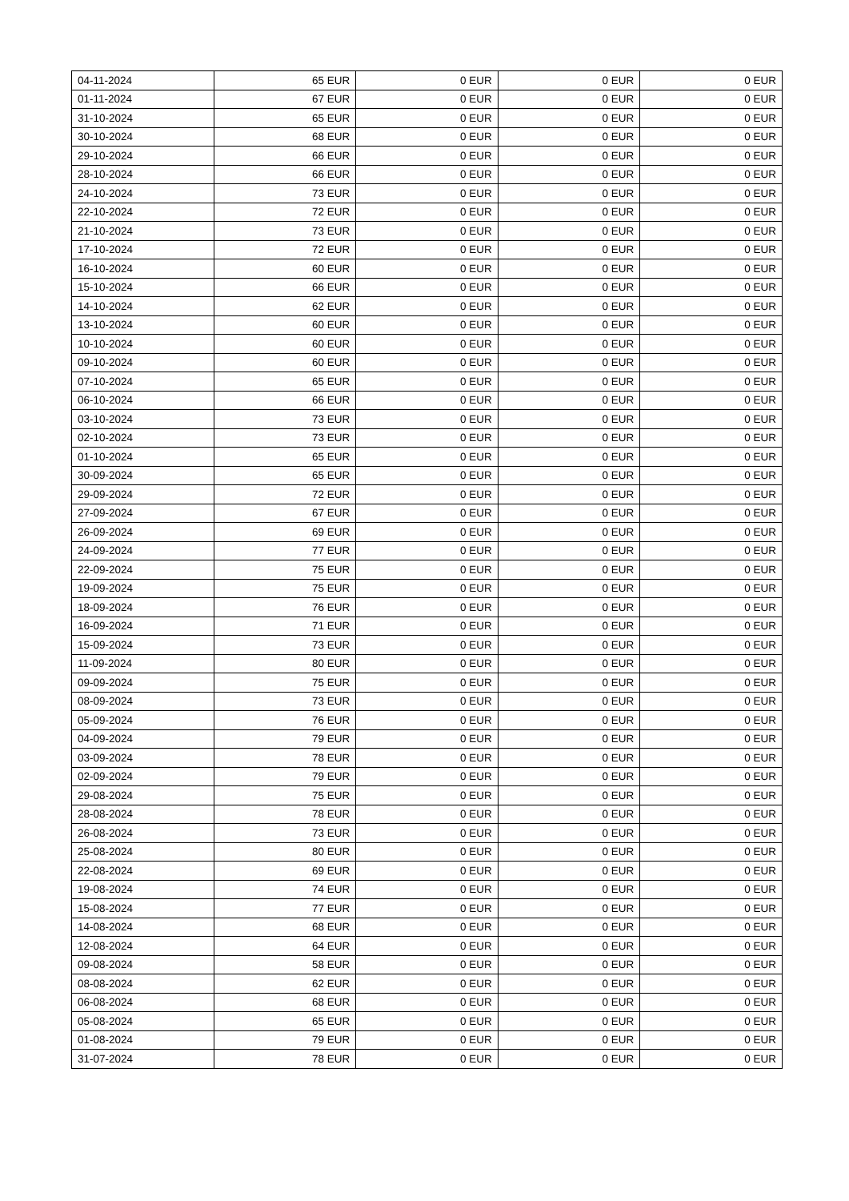| 04-11-2024 | 65 EUR | 0 EUR | 0 EUR | 0 EUR |
| 01-11-2024 | 67 EUR | 0 EUR | 0 EUR | 0 EUR |
| 31-10-2024 | 65 EUR | 0 EUR | 0 EUR | 0 EUR |
| 30-10-2024 | 68 EUR | 0 EUR | 0 EUR | 0 EUR |
| 29-10-2024 | 66 EUR | 0 EUR | 0 EUR | 0 EUR |
| 28-10-2024 | 66 EUR | 0 EUR | 0 EUR | 0 EUR |
| 24-10-2024 | 73 EUR | 0 EUR | 0 EUR | 0 EUR |
| 22-10-2024 | 72 EUR | 0 EUR | 0 EUR | 0 EUR |
| 21-10-2024 | 73 EUR | 0 EUR | 0 EUR | 0 EUR |
| 17-10-2024 | 72 EUR | 0 EUR | 0 EUR | 0 EUR |
| 16-10-2024 | 60 EUR | 0 EUR | 0 EUR | 0 EUR |
| 15-10-2024 | 66 EUR | 0 EUR | 0 EUR | 0 EUR |
| 14-10-2024 | 62 EUR | 0 EUR | 0 EUR | 0 EUR |
| 13-10-2024 | 60 EUR | 0 EUR | 0 EUR | 0 EUR |
| 10-10-2024 | 60 EUR | 0 EUR | 0 EUR | 0 EUR |
| 09-10-2024 | 60 EUR | 0 EUR | 0 EUR | 0 EUR |
| 07-10-2024 | 65 EUR | 0 EUR | 0 EUR | 0 EUR |
| 06-10-2024 | 66 EUR | 0 EUR | 0 EUR | 0 EUR |
| 03-10-2024 | 73 EUR | 0 EUR | 0 EUR | 0 EUR |
| 02-10-2024 | 73 EUR | 0 EUR | 0 EUR | 0 EUR |
| 01-10-2024 | 65 EUR | 0 EUR | 0 EUR | 0 EUR |
| 30-09-2024 | 65 EUR | 0 EUR | 0 EUR | 0 EUR |
| 29-09-2024 | 72 EUR | 0 EUR | 0 EUR | 0 EUR |
| 27-09-2024 | 67 EUR | 0 EUR | 0 EUR | 0 EUR |
| 26-09-2024 | 69 EUR | 0 EUR | 0 EUR | 0 EUR |
| 24-09-2024 | 77 EUR | 0 EUR | 0 EUR | 0 EUR |
| 22-09-2024 | 75 EUR | 0 EUR | 0 EUR | 0 EUR |
| 19-09-2024 | 75 EUR | 0 EUR | 0 EUR | 0 EUR |
| 18-09-2024 | 76 EUR | 0 EUR | 0 EUR | 0 EUR |
| 16-09-2024 | 71 EUR | 0 EUR | 0 EUR | 0 EUR |
| 15-09-2024 | 73 EUR | 0 EUR | 0 EUR | 0 EUR |
| 11-09-2024 | 80 EUR | 0 EUR | 0 EUR | 0 EUR |
| 09-09-2024 | 75 EUR | 0 EUR | 0 EUR | 0 EUR |
| 08-09-2024 | 73 EUR | 0 EUR | 0 EUR | 0 EUR |
| 05-09-2024 | 76 EUR | 0 EUR | 0 EUR | 0 EUR |
| 04-09-2024 | 79 EUR | 0 EUR | 0 EUR | 0 EUR |
| 03-09-2024 | 78 EUR | 0 EUR | 0 EUR | 0 EUR |
| 02-09-2024 | 79 EUR | 0 EUR | 0 EUR | 0 EUR |
| 29-08-2024 | 75 EUR | 0 EUR | 0 EUR | 0 EUR |
| 28-08-2024 | 78 EUR | 0 EUR | 0 EUR | 0 EUR |
| 26-08-2024 | 73 EUR | 0 EUR | 0 EUR | 0 EUR |
| 25-08-2024 | 80 EUR | 0 EUR | 0 EUR | 0 EUR |
| 22-08-2024 | 69 EUR | 0 EUR | 0 EUR | 0 EUR |
| 19-08-2024 | 74 EUR | 0 EUR | 0 EUR | 0 EUR |
| 15-08-2024 | 77 EUR | 0 EUR | 0 EUR | 0 EUR |
| 14-08-2024 | 68 EUR | 0 EUR | 0 EUR | 0 EUR |
| 12-08-2024 | 64 EUR | 0 EUR | 0 EUR | 0 EUR |
| 09-08-2024 | 58 EUR | 0 EUR | 0 EUR | 0 EUR |
| 08-08-2024 | 62 EUR | 0 EUR | 0 EUR | 0 EUR |
| 06-08-2024 | 68 EUR | 0 EUR | 0 EUR | 0 EUR |
| 05-08-2024 | 65 EUR | 0 EUR | 0 EUR | 0 EUR |
| 01-08-2024 | 79 EUR | 0 EUR | 0 EUR | 0 EUR |
| 31-07-2024 | 78 EUR | 0 EUR | 0 EUR | 0 EUR |